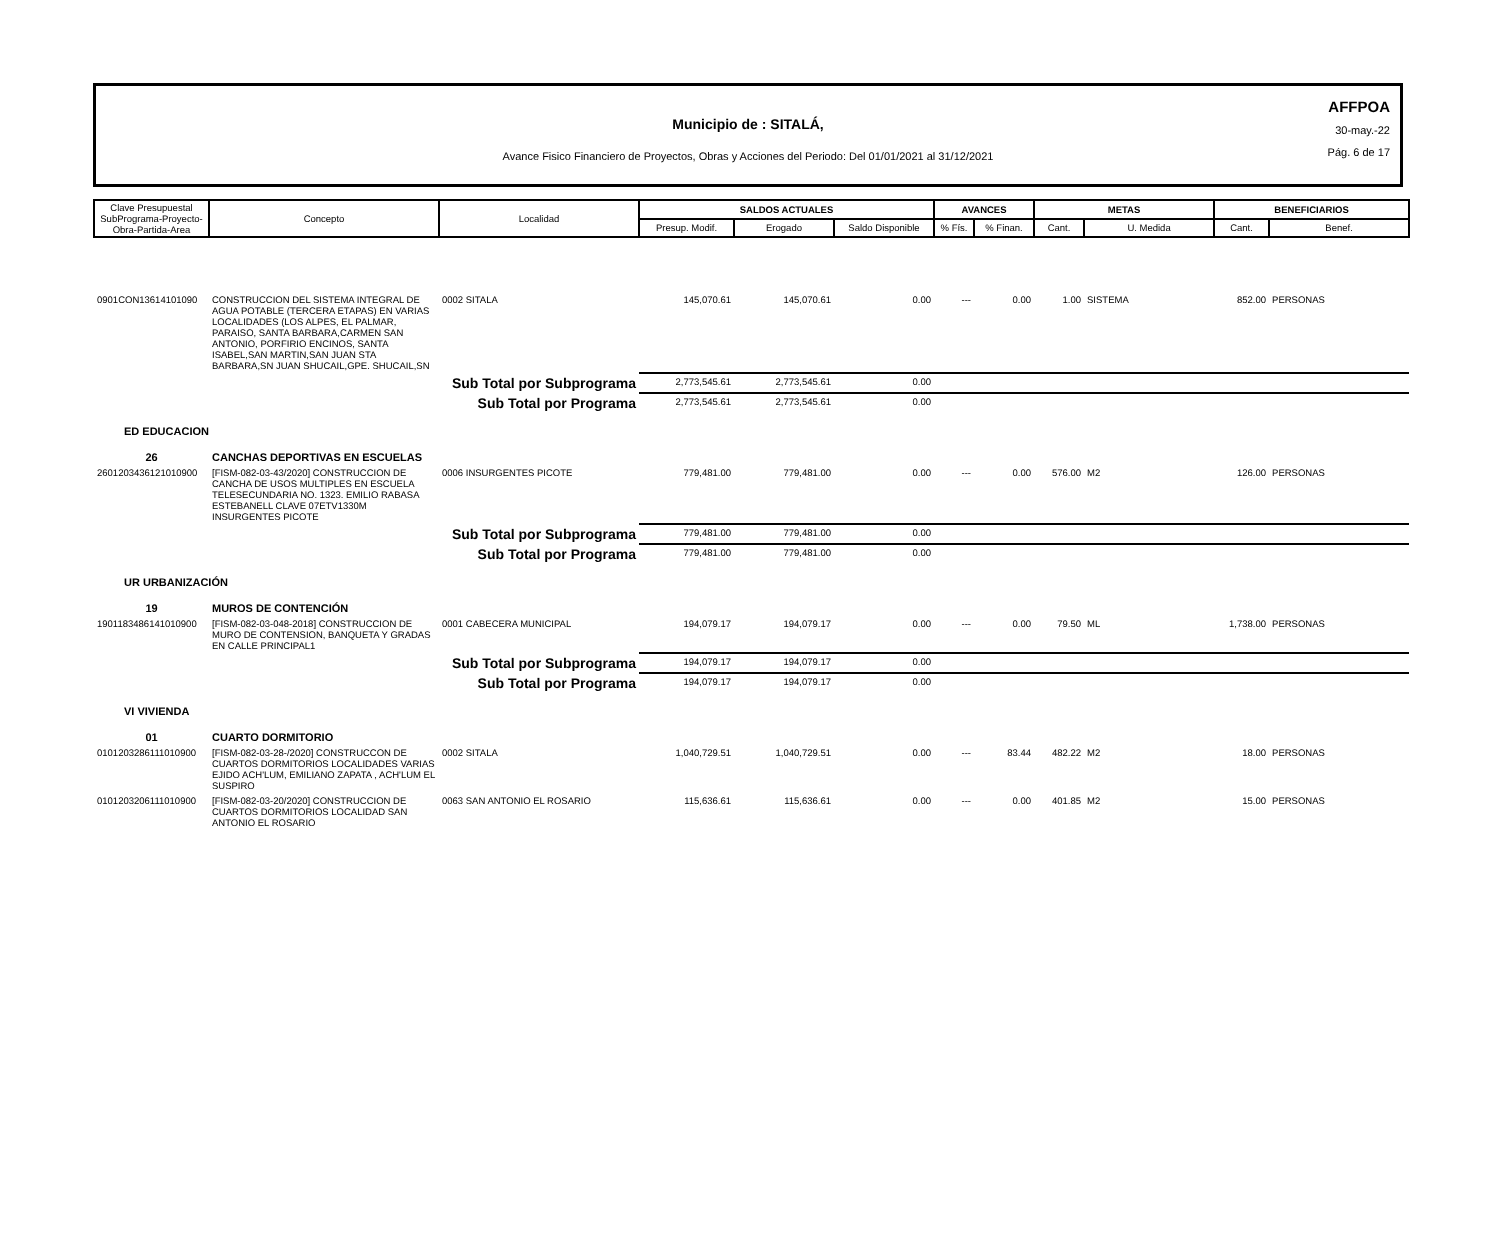Municipio de : SITALÁ,
Avance Fisico Financiero de Proyectos, Obras y Acciones del Periodo: Del 01/01/2021 al 31/12/2021
AFFPOA
30-may.-22
Pág. 6 de 17
| Clave Presupuestal SubPrograma-Proyecto-Obra-Partida-Area | Concepto | Localidad | SALDOS ACTUALES | | | AVANCES | | METAS | | BENEFICIARIOS | |
| --- | --- | --- | --- | --- | --- | --- | --- | --- | --- | --- | --- |
| | | | Presup. Modif. | Erogado | Saldo Disponible | % Fís. | % Finan. | Cant. | U. Medida | Cant. | Benef. |
| 0901CON13614101090 | CONSTRUCCION DEL SISTEMA INTEGRAL DE AGUA POTABLE (TERCERA ETAPAS) EN VARIAS LOCALIDADES (LOS ALPES, EL PALMAR, PARAISO, SANTA BARBARA,CARMEN SAN ANTONIO, PORFIRIO ENCINOS, SANTA ISABEL,SAN MARTIN,SAN JUAN STA BARBARA,SN JUAN SHUCAIL,GPE. SHUCAIL,SN | 0002 SITALA | 145,070.61 | 145,070.61 | 0.00 | --- | 0.00 | 1.00 | SISTEMA | 852.00 | PERSONAS |
| | Sub Total por Subprograma | | 2,773,545.61 | 2,773,545.61 | 0.00 | | | | | | |
| | Sub Total por Programa | | 2,773,545.61 | 2,773,545.61 | 0.00 | | | | | | |
| ED EDUCACION | | | | | | | | | | | |
| 26 | CANCHAS DEPORTIVAS EN ESCUELAS | | | | | | | | | | |
| 2601203436121010900 | [FISM-082-03-43/2020] CONSTRUCCION DE CANCHA DE USOS MULTIPLES EN ESCUELA TELESECUNDARIA NO. 1323. EMILIO RABASA ESTEBANELL CLAVE 07ETV1330M INSURGENTES PICOTE | 0006 INSURGENTES PICOTE | 779,481.00 | 779,481.00 | 0.00 | --- | 0.00 | 576.00 | M2 | 126.00 | PERSONAS |
| | Sub Total por Subprograma | | 779,481.00 | 779,481.00 | 0.00 | | | | | | |
| | Sub Total por Programa | | 779,481.00 | 779,481.00 | 0.00 | | | | | | |
| UR URBANIZACIÓN | | | | | | | | | | | |
| 19 | MUROS DE CONTENCIÓN | | | | | | | | | | |
| 1901183486141010900 | [FISM-082-03-048-2018] CONSTRUCCION DE MURO DE CONTENSION, BANQUETA Y GRADAS EN CALLE PRINCIPAL1 | 0001 CABECERA MUNICIPAL | 194,079.17 | 194,079.17 | 0.00 | --- | 0.00 | 79.50 | ML | 1,738.00 | PERSONAS |
| | Sub Total por Subprograma | | 194,079.17 | 194,079.17 | 0.00 | | | | | | |
| | Sub Total por Programa | | 194,079.17 | 194,079.17 | 0.00 | | | | | | |
| VI VIVIENDA | | | | | | | | | | | |
| 01 | CUARTO DORMITORIO | | | | | | | | | | |
| 0101203286111010900 | [FISM-082-03-28-/2020] CONSTRUCCON DE CUARTOS DORMITORIOS LOCALIDADES VARIAS EJIDO ACH'LUM, EMILIANO ZAPATA , ACH'LUM EL SUSPIRO | 0002 SITALA | 1,040,729.51 | 1,040,729.51 | 0.00 | --- | 83.44 | 482.22 | M2 | 18.00 | PERSONAS |
| 0101203206111010900 | [FISM-082-03-20/2020] CONSTRUCCION DE CUARTOS DORMITORIOS LOCALIDAD SAN ANTONIO EL ROSARIO | 0063 SAN ANTONIO EL ROSARIO | 115,636.61 | 115,636.61 | 0.00 | --- | 0.00 | 401.85 | M2 | 15.00 | PERSONAS |